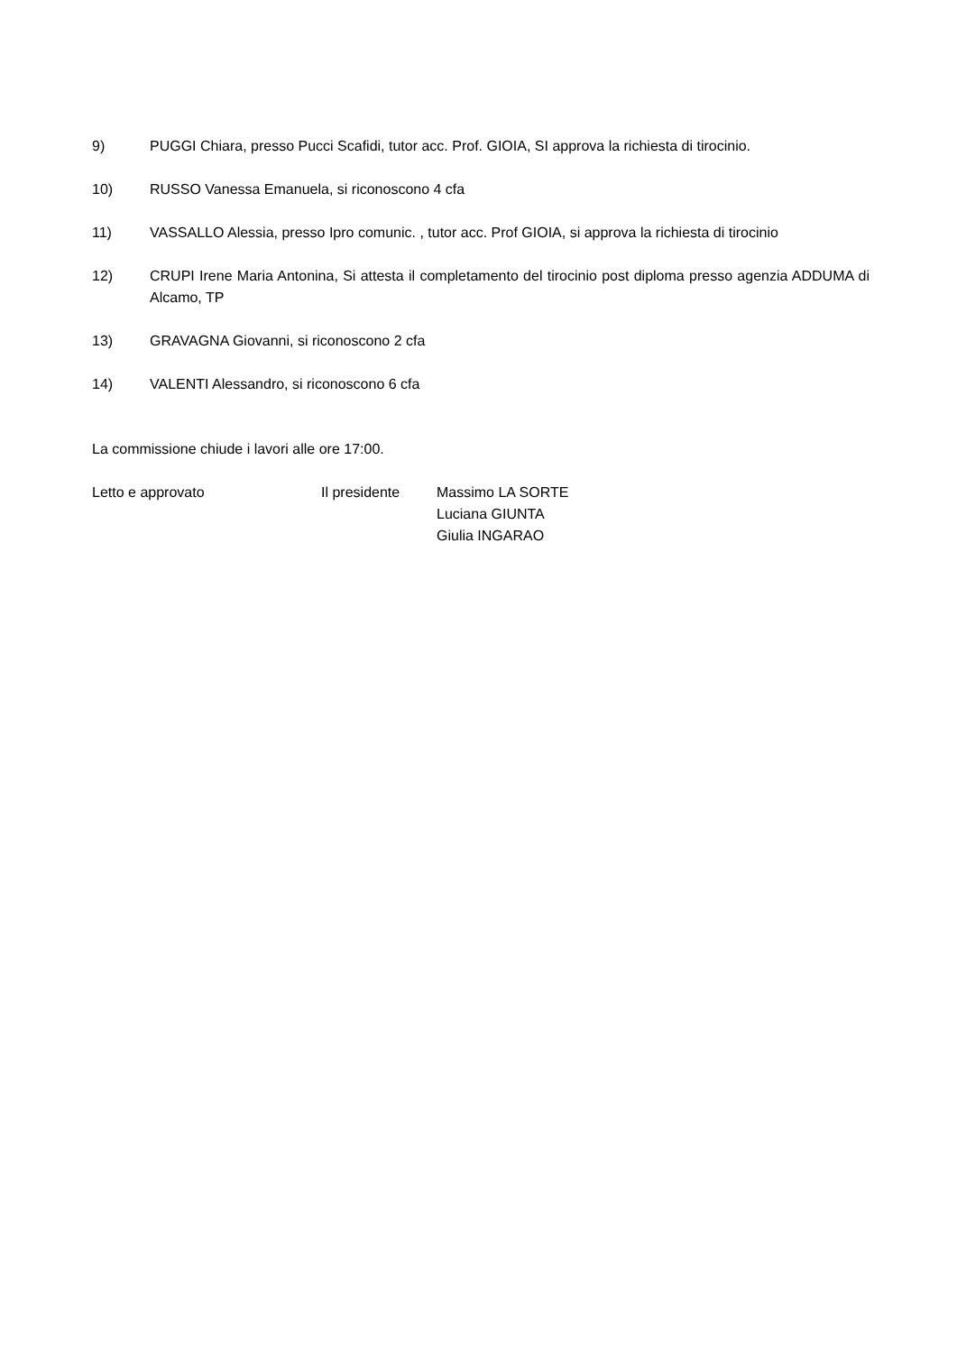9) PUGGI Chiara, presso Pucci Scafidi, tutor acc. Prof. GIOIA, SI approva la richiesta di tirocinio.
10) RUSSO Vanessa Emanuela, si riconoscono 4 cfa
11) VASSALLO Alessia, presso Ipro comunic. , tutor acc. Prof GIOIA, si approva la richiesta di tirocinio
12) CRUPI Irene Maria Antonina, Si attesta il completamento del tirocinio post diploma presso agenzia ADDUMA di Alcamo, TP
13) GRAVAGNA Giovanni, si riconoscono 2 cfa
14) VALENTI Alessandro, si riconoscono 6 cfa
La commissione chiude i lavori alle ore 17:00.
Letto e approvato Il presidente Massimo LA SORTE
Luciana GIUNTA
Giulia INGARAO